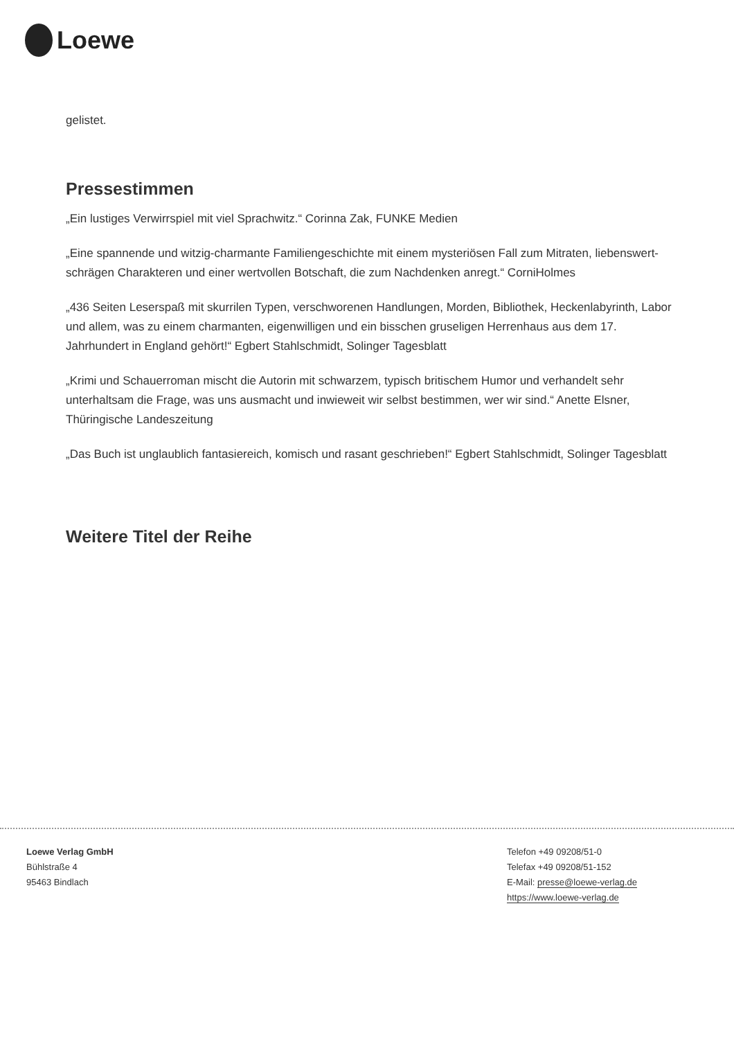Loewe
gelistet.
Pressestimmen
„Ein lustiges Verwirrspiel mit viel Sprachwitz.“ Corinna Zak, FUNKE Medien
„Eine spannende und witzig-charmante Familiengeschichte mit einem mysteriösen Fall zum Mitraten, liebenswert-schrägen Charakteren und einer wertvollen Botschaft, die zum Nachdenken anregt.“ CorniHolmes
„436 Seiten Leserspaß mit skurrilen Typen, verschworenen Handlungen, Morden, Bibliothek, Heckenlabyrinth, Labor und allem, was zu einem charmanten, eigenwilligen und ein bisschen gruseligen Herrenhaus aus dem 17. Jahrhundert in England gehört!“ Egbert Stahlschmidt, Solinger Tagesblatt
„Krimi und Schauerroman mischt die Autorin mit schwarzem, typisch britischem Humor und verhandelt sehr unterhaltsam die Frage, was uns ausmacht und inwieweit wir selbst bestimmen, wer wir sind.“ Anette Elsner, Thüringische Landeszeitung
„Das Buch ist unglaublich fantasiereich, komisch und rasant geschrieben!“ Egbert Stahlschmidt, Solinger Tagesblatt
Weitere Titel der Reihe
Loewe Verlag GmbH
Bühlstraße 4
95463 Bindlach
Telefon +49 09208/51-0
Telefax +49 09208/51-152
E-Mail: presse@loewe-verlag.de
https://www.loewe-verlag.de